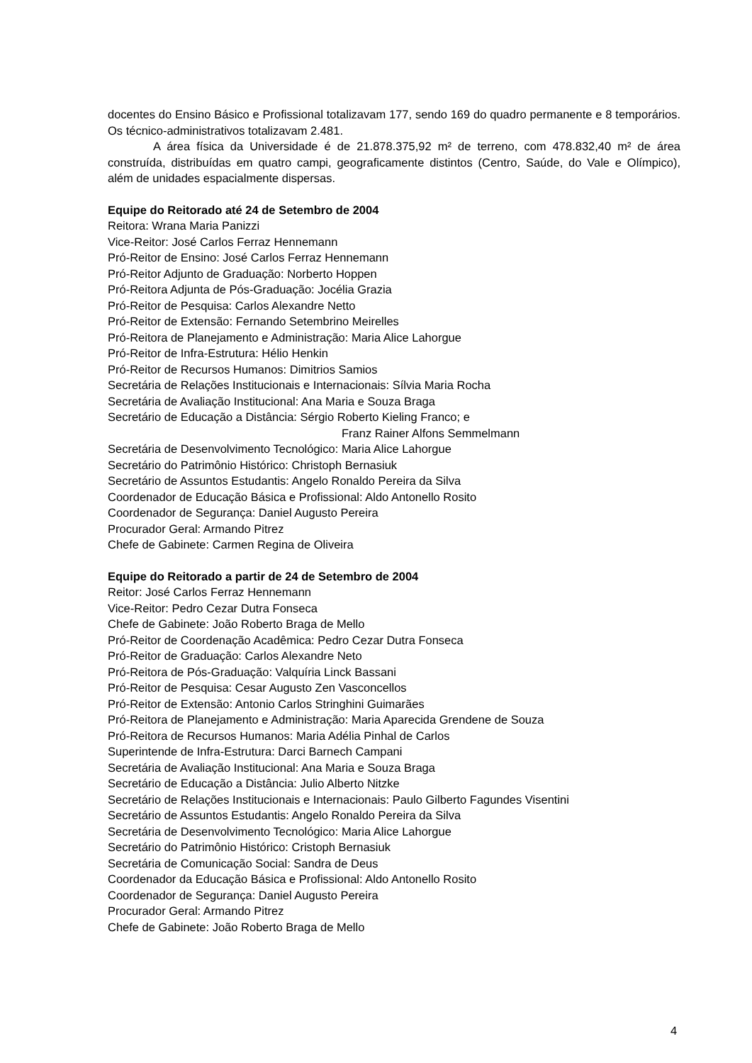docentes do Ensino Básico e Profissional totalizavam 177, sendo 169 do quadro permanente e 8 temporários. Os técnico-administrativos totalizavam 2.481.
A área física da Universidade é de 21.878.375,92 m² de terreno, com 478.832,40 m² de área construída, distribuídas em quatro campi, geograficamente distintos (Centro, Saúde, do Vale e Olímpico), além de unidades espacialmente dispersas.
Equipe do Reitorado até 24 de Setembro de 2004
Reitora: Wrana Maria Panizzi
Vice-Reitor: José Carlos Ferraz Hennemann
Pró-Reitor de Ensino: José Carlos Ferraz Hennemann
Pró-Reitor Adjunto de Graduação: Norberto Hoppen
Pró-Reitora Adjunta de Pós-Graduação: Jocélia Grazia
Pró-Reitor de Pesquisa: Carlos Alexandre Netto
Pró-Reitor de Extensão: Fernando Setembrino Meirelles
Pró-Reitora de Planejamento e Administração: Maria Alice Lahorgue
Pró-Reitor de Infra-Estrutura: Hélio Henkin
Pró-Reitor de Recursos Humanos: Dimitrios Samios
Secretária de Relações Institucionais e Internacionais: Sílvia Maria Rocha
Secretária de Avaliação Institucional: Ana Maria e Souza Braga
Secretário de Educação a Distância: Sérgio Roberto Kieling Franco; e
Franz Rainer Alfons Semmelmann
Secretária de Desenvolvimento Tecnológico: Maria Alice Lahorgue
Secretário do Patrimônio Histórico: Christoph Bernasiuk
Secretário de Assuntos Estudantis: Angelo Ronaldo Pereira da Silva
Coordenador de Educação Básica e Profissional: Aldo Antonello Rosito
Coordenador de Segurança: Daniel Augusto Pereira
Procurador Geral: Armando Pitrez
Chefe de Gabinete: Carmen Regina de Oliveira
Equipe do Reitorado a partir de 24 de Setembro de 2004
Reitor: José Carlos Ferraz Hennemann
Vice-Reitor: Pedro Cezar Dutra Fonseca
Chefe de Gabinete: João Roberto Braga de Mello
Pró-Reitor de Coordenação Acadêmica: Pedro Cezar Dutra Fonseca
Pró-Reitor de Graduação: Carlos Alexandre Neto
Pró-Reitora de Pós-Graduação: Valquíria Linck Bassani
Pró-Reitor de Pesquisa: Cesar Augusto Zen Vasconcellos
Pró-Reitor de Extensão: Antonio Carlos Stringhini Guimarães
Pró-Reitora de Planejamento e Administração: Maria Aparecida Grendene de Souza
Pró-Reitora de Recursos Humanos: Maria Adélia Pinhal de Carlos
Superintende de Infra-Estrutura: Darci Barnech Campani
Secretária de Avaliação Institucional: Ana Maria e Souza Braga
Secretário de Educação a Distância: Julio Alberto Nitzke
Secretário de Relações Institucionais e Internacionais: Paulo Gilberto Fagundes Visentini
Secretário de Assuntos Estudantis: Angelo Ronaldo Pereira da Silva
Secretária de Desenvolvimento Tecnológico: Maria Alice Lahorgue
Secretário do Patrimônio Histórico: Cristoph Bernasiuk
Secretária de Comunicação Social: Sandra de Deus
Coordenador da Educação Básica e Profissional: Aldo Antonello Rosito
Coordenador de Segurança: Daniel Augusto Pereira
Procurador Geral: Armando Pitrez
Chefe de Gabinete: João Roberto Braga de Mello
4